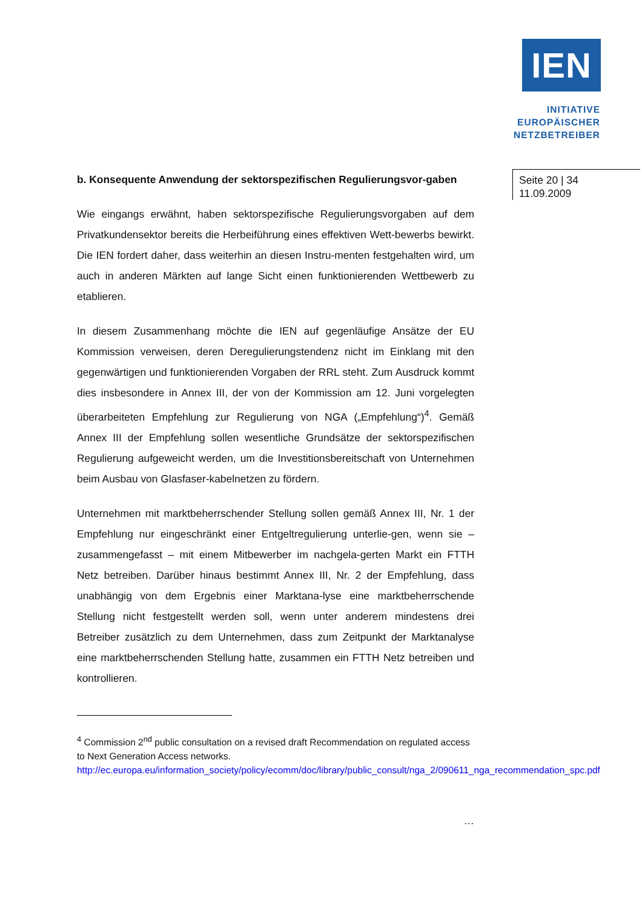IEN
INITIATIVE
EUROPÄISCHER
NETZBETREIBER
b. Konsequente Anwendung der sektorspezifischen Regulierungsvor-gaben
Wie eingangs erwähnt, haben sektorspezifische Regulierungsvorgaben auf dem Privatkundensektor bereits die Herbeiführung eines effektiven Wett-bewerbs bewirkt. Die IEN fordert daher, dass weiterhin an diesen Instru-menten festgehalten wird, um auch in anderen Märkten auf lange Sicht einen funktionierenden Wettbewerb zu etablieren.
In diesem Zusammenhang möchte die IEN auf gegenläufige Ansätze der EU Kommission verweisen, deren Deregulierungstendenz nicht im Einklang mit den gegenwärtigen und funktionierenden Vorgaben der RRL steht. Zum Ausdruck kommt dies insbesondere in Annex III, der von der Kommission am 12. Juni vorgelegten überarbeiteten Empfehlung zur Regulierung von NGA („Empfehlung“)<sup>4</sup>. Gemäß Annex III der Empfehlung sollen wesentliche Grundsätze der sektorspezifischen Regulierung aufgeweicht werden, um die Investitionsbereitschaft von Unternehmen beim Ausbau von Glasfaser-kabelnetzen zu fördern.
Unternehmen mit marktbeherrschender Stellung sollen gemäß Annex III, Nr. 1 der Empfehlung nur eingeschränkt einer Entgeltregulierung unterlie-gen, wenn sie – zusammengefasst – mit einem Mitbewerber im nachgela-gerten Markt ein FTTH Netz betreiben. Darüber hinaus bestimmt Annex III, Nr. 2 der Empfehlung, dass unabhängig von dem Ergebnis einer Marktana-lyse eine marktbeherrschende Stellung nicht festgestellt werden soll, wenn unter anderem mindestens drei Betreiber zusätzlich zu dem Unternehmen, dass zum Zeitpunkt der Marktanalyse eine marktbeherrschenden Stellung hatte, zusammen ein FTTH Netz betreiben und kontrollieren.
<sup>4</sup> Commission 2<sup>nd</sup> public consultation on a revised draft Recommendation on regulated access to Next Generation Access networks.
http://ec.europa.eu/information_society/policy/ecomm/doc/library/public_consult/nga_2/090611_nga_recommendation_spc.pdf
…
Seite 20 | 34
11.09.2009